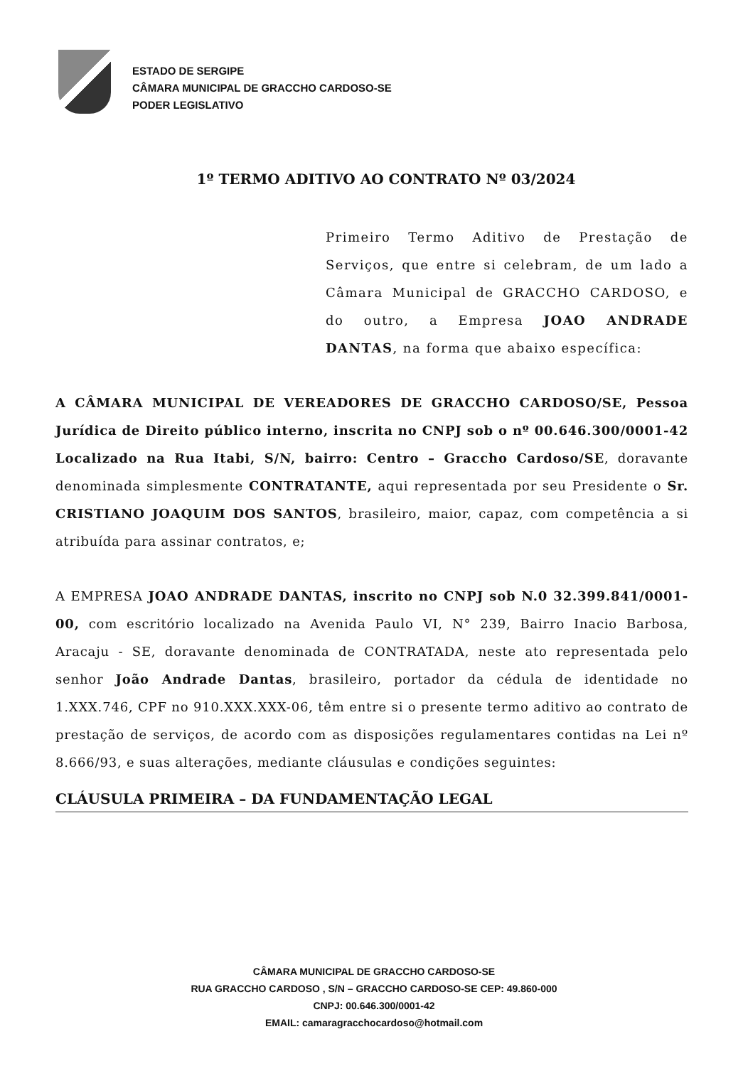ESTADO DE SERGIPE
CÂMARA MUNICIPAL DE GRACCHO CARDOSO-SE
PODER LEGISLATIVO
1º TERMO ADITIVO AO CONTRATO Nº 03/2024
Primeiro Termo Aditivo de Prestação de Serviços, que entre si celebram, de um lado a Câmara Municipal de GRACCHO CARDOSO, e do outro, a Empresa JOAO ANDRADE DANTAS, na forma que abaixo específica:
A CÂMARA MUNICIPAL DE VEREADORES DE GRACCHO CARDOSO/SE, Pessoa Jurídica de Direito público interno, inscrita no CNPJ sob o nº 00.646.300/0001-42 Localizado na Rua Itabi, S/N, bairro: Centro – Graccho Cardoso/SE, doravante denominada simplesmente CONTRATANTE, aqui representada por seu Presidente o Sr. CRISTIANO JOAQUIM DOS SANTOS, brasileiro, maior, capaz, com competência a si atribuída para assinar contratos, e;
A EMPRESA JOAO ANDRADE DANTAS, inscrito no CNPJ sob N.0 32.399.841/0001-00, com escritório localizado na Avenida Paulo VI, N° 239, Bairro Inacio Barbosa, Aracaju - SE, doravante denominada de CONTRATADA, neste ato representada pelo senhor João Andrade Dantas, brasileiro, portador da cédula de identidade no 1.XXX.746, CPF no 910.XXX.XXX-06, têm entre si o presente termo aditivo ao contrato de prestação de serviços, de acordo com as disposições regulamentares contidas na Lei nº 8.666/93, e suas alterações, mediante cláusulas e condições seguintes:
CLÁUSULA PRIMEIRA – DA FUNDAMENTAÇÃO LEGAL
CÂMARA MUNICIPAL DE GRACCHO CARDOSO-SE
RUA GRACCHO CARDOSO , S/N – GRACCHO CARDOSO-SE CEP: 49.860-000
CNPJ: 00.646.300/0001-42
EMAIL: camaragracchocardoso@hotmail.com